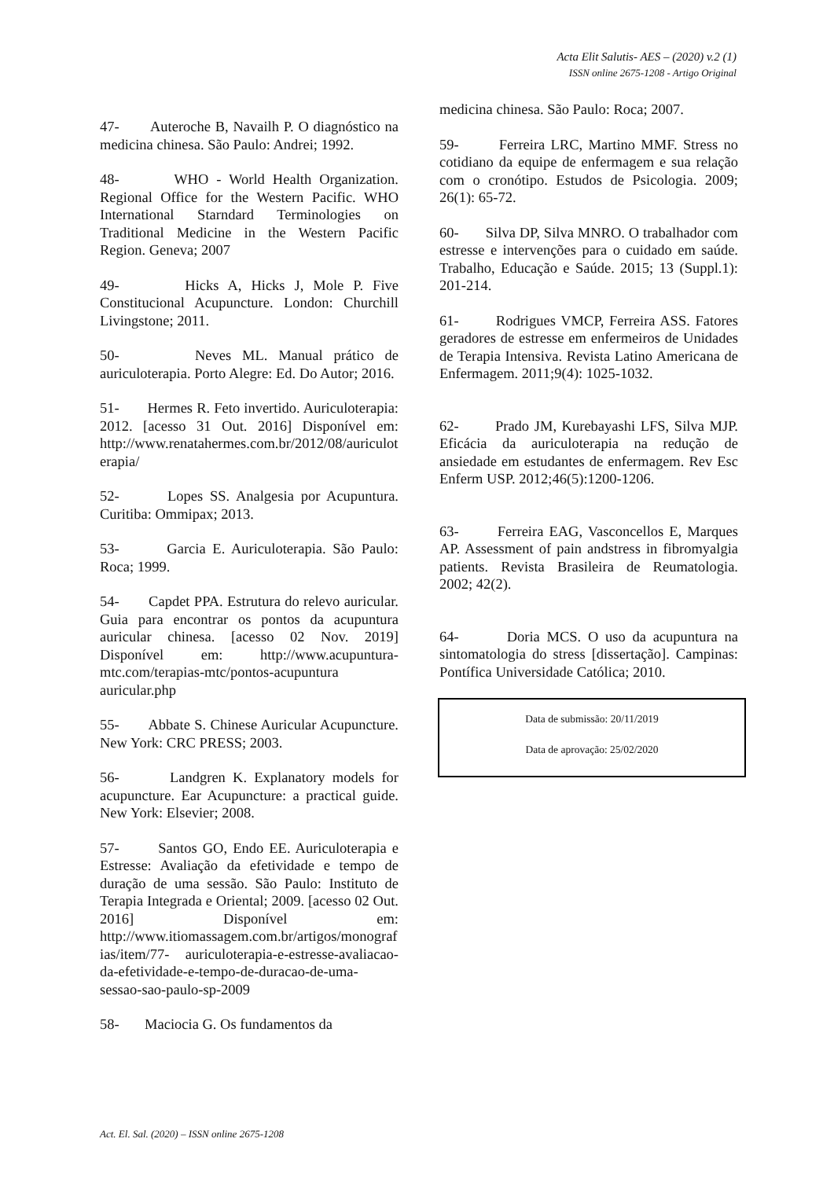Acta Elit Salutis- AES – (2020) v.2 (1)
ISSN online 2675-1208 - Artigo Original
47- Auteroche B, Navailh P. O diagnóstico na medicina chinesa. São Paulo: Andrei; 1992.
48- WHO - World Health Organization. Regional Office for the Western Pacific. WHO International Starndard Terminologies on Traditional Medicine in the Western Pacific Region. Geneva; 2007
49- Hicks A, Hicks J, Mole P. Five Constitucional Acupuncture. London: Churchill Livingstone; 2011.
50- Neves ML. Manual prático de auriculoterapia. Porto Alegre: Ed. Do Autor; 2016.
51- Hermes R. Feto invertido. Auriculoterapia: 2012. [acesso 31 Out. 2016] Disponível em: http://www.renatahermes.com.br/2012/08/auriculoterapia/
52- Lopes SS. Analgesia por Acupuntura. Curitiba: Ommipax; 2013.
53- Garcia E. Auriculoterapia. São Paulo: Roca; 1999.
54- Capdet PPA. Estrutura do relevo auricular. Guia para encontrar os pontos da acupuntura auricular chinesa. [acesso 02 Nov. 2019] Disponível em: http://www.acupuntura-mtc.com/terapias-mtc/pontos-acupuntura auricular.php
55- Abbate S. Chinese Auricular Acupuncture. New York: CRC PRESS; 2003.
56- Landgren K. Explanatory models for acupuncture. Ear Acupuncture: a practical guide. New York: Elsevier; 2008.
57- Santos GO, Endo EE. Auriculoterapia e Estresse: Avaliação da efetividade e tempo de duração de uma sessão. São Paulo: Instituto de Terapia Integrada e Oriental; 2009. [acesso 02 Out. 2016] Disponível em: http://www.itiomassagem.com.br/artigos/monografias/item/77- auriculoterapia-e-estresse-avaliacao-da-efetividade-e-tempo-de-duracao-de-uma-sessao-sao-paulo-sp-2009
58- Maciocia G. Os fundamentos da
medicina chinesa. São Paulo: Roca; 2007.
59- Ferreira LRC, Martino MMF. Stress no cotidiano da equipe de enfermagem e sua relação com o cronótipo. Estudos de Psicologia. 2009; 26(1): 65-72.
60- Silva DP, Silva MNRO. O trabalhador com estresse e intervenções para o cuidado em saúde. Trabalho, Educação e Saúde. 2015; 13 (Suppl.1): 201-214.
61- Rodrigues VMCP, Ferreira ASS. Fatores geradores de estresse em enfermeiros de Unidades de Terapia Intensiva. Revista Latino Americana de Enfermagem. 2011;9(4): 1025-1032.
62- Prado JM, Kurebayashi LFS, Silva MJP. Eficácia da auriculoterapia na redução de ansiedade em estudantes de enfermagem. Rev Esc Enferm USP. 2012;46(5):1200-1206.
63- Ferreira EAG, Vasconcellos E, Marques AP. Assessment of pain andstress in fibromyalgia patients. Revista Brasileira de Reumatologia. 2002; 42(2).
64- Doria MCS. O uso da acupuntura na sintomatologia do stress [dissertação]. Campinas: Pontífica Universidade Católica; 2010.
Data de submissão: 20/11/2019
Data de aprovação: 25/02/2020
Act. El. Sal. (2020) – ISSN online 2675-1208